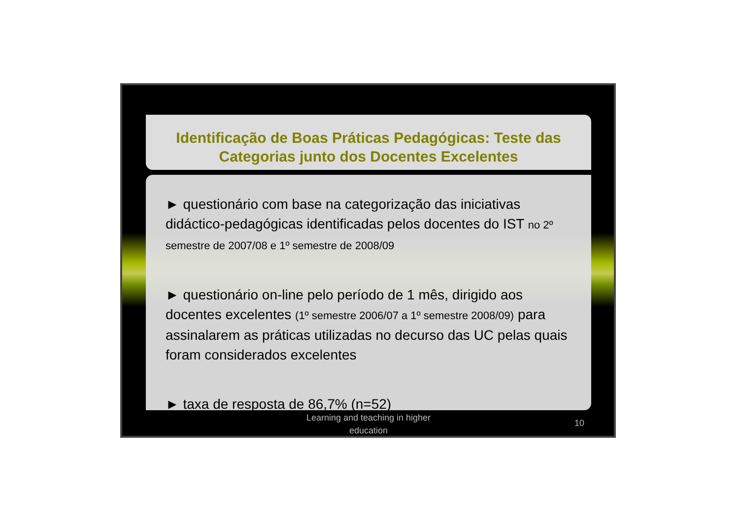Identificação de Boas Práticas Pedagógicas: Teste das Categorias junto dos Docentes Excelentes
► questionário com base na categorização das iniciativas didáctico-pedagógicas identificadas pelos docentes do IST no 2º semestre de 2007/08 e 1º semestre de 2008/09
► questionário on-line pelo período de 1 mês, dirigido aos docentes excelentes (1º semestre 2006/07 a 1º semestre 2008/09) para assinalarem as práticas utilizadas no decurso das UC pelas quais foram considerados excelentes
► taxa de resposta de 86,7% (n=52)
Learning and teaching in higher education
10